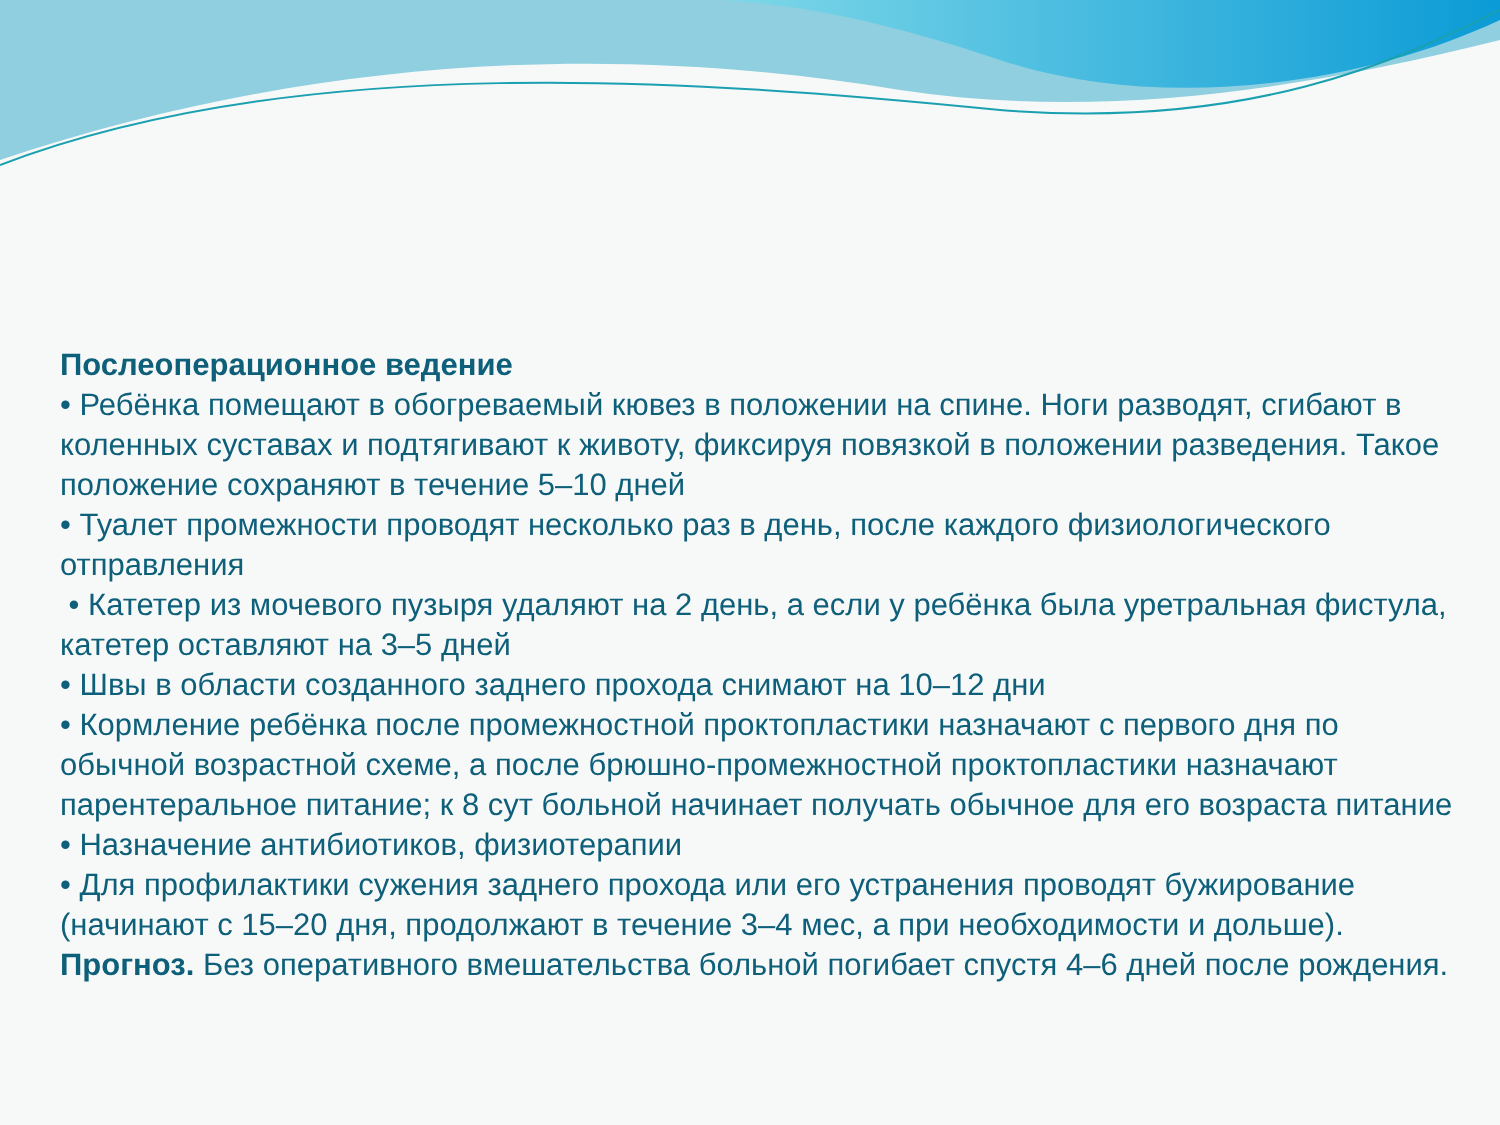Послеоперационное ведение
• Ребёнка помещают в обогреваемый кювез в положении на спине. Ноги разводят, сгибают в коленных суставах и подтягивают к животу, фиксируя повязкой в положении разведения. Такое положение сохраняют в течение 5–10 дней
• Туалет промежности проводят несколько раз в день, после каждого физиологического отправления
• Катетер из мочевого пузыря удаляют на 2 день, а если у ребёнка была уретральная фистула, катетер оставляют на 3–5 дней
• Швы в области созданного заднего прохода снимают на 10–12 дни
• Кормление ребёнка после промежностной проктопластики назначают с первого дня по обычной возрастной схеме, а после брюшно-промежностной проктопластики назначают парентеральное питание; к 8 сут больной начинает получать обычное для его возраста питание
• Назначение антибиотиков, физиотерапии
• Для профилактики сужения заднего прохода или его устранения проводят бужирование (начинают с 15–20 дня, продолжают в течение 3–4 мес, а при необходимости и дольше).
Прогноз. Без оперативного вмешательства больной погибает спустя 4–6 дней после рождения.